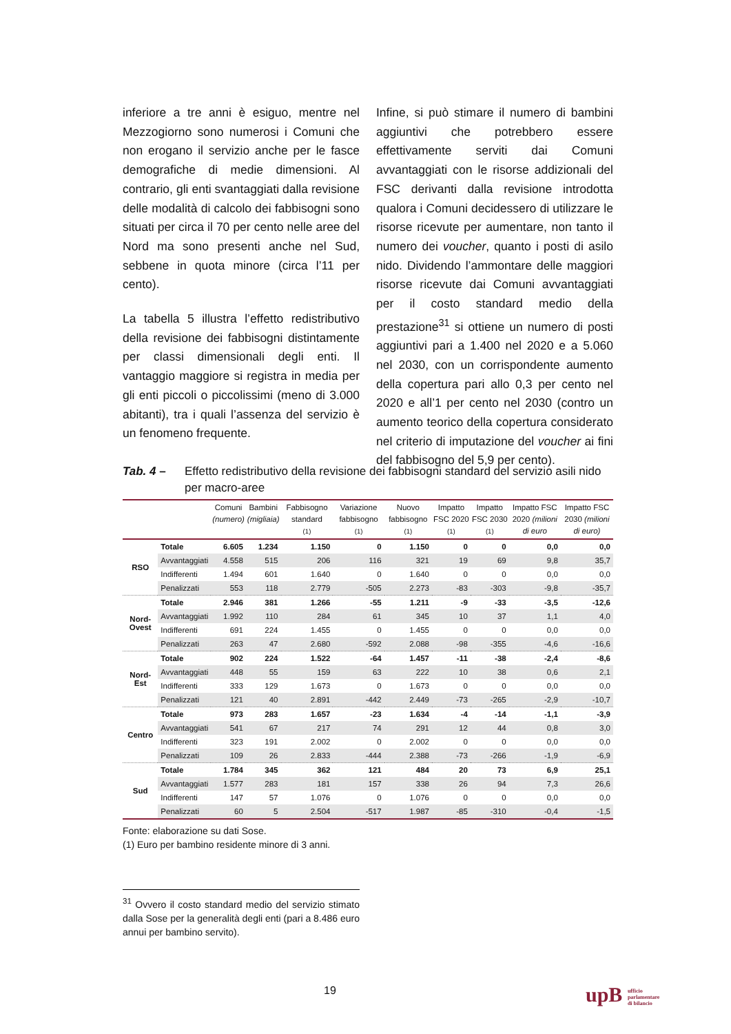inferiore a tre anni è esiguo, mentre nel Mezzogiorno sono numerosi i Comuni che non erogano il servizio anche per le fasce demografiche di medie dimensioni. Al contrario, gli enti svantaggiati dalla revisione delle modalità di calcolo dei fabbisogni sono situati per circa il 70 per cento nelle aree del Nord ma sono presenti anche nel Sud, sebbene in quota minore (circa l’11 per cento).
La tabella 5 illustra l’effetto redistributivo della revisione dei fabbisogni distintamente per classi dimensionali degli enti. Il vantaggio maggiore si registra in media per gli enti piccoli o piccolissimi (meno di 3.000 abitanti), tra i quali l’assenza del servizio è un fenomeno frequente.
Infine, si può stimare il numero di bambini aggiuntivi che potrebbero essere effettivamente serviti dai Comuni avvantaggiati con le risorse addizionali del FSC derivanti dalla revisione introdotta qualora i Comuni decidessero di utilizzare le risorse ricevute per aumentare, non tanto il numero dei voucher, quanto i posti di asilo nido. Dividendo l’ammontare delle maggiori risorse ricevute dai Comuni avvantaggiati per il costo standard medio della prestazione<sup>31</sup> si ottiene un numero di posti aggiuntivi pari a 1.400 nel 2020 e a 5.060 nel 2030, con un corrispondente aumento della copertura pari allo 0,3 per cento nel 2020 e all’1 per cento nel 2030 (contro un aumento teorico della copertura considerato nel criterio di imputazione del voucher ai fini del fabbisogno del 5,9 per cento).
Tab. 4 – Effetto redistributivo della revisione dei fabbisogni standard del servizio asili nido per macro-aree
| | | Comuni (numero) | Bambini (migliaia) | Fabbisogno standard (1) | Variazione fabbisogno (1) | Nuovo fabbisogno (1) | Impatto FSC 2020 (1) | Impatto FSC 2030 (1) | Impatto FSC 2020 (milioni di euro | Impatto FSC 2030 (milioni di euro) |
| --- | --- | --- | --- | --- | --- | --- | --- | --- | --- | --- |
| RSO | Totale | 6.605 | 1.234 | 1.150 | 0 | 1.150 | 0 | 0 | 0,0 | 0,0 |
| | Avvantaggiati | 4.558 | 515 | 206 | 116 | 321 | 19 | 69 | 9,8 | 35,7 |
| | Indifferenti | 1.494 | 601 | 1.640 | 0 | 1.640 | 0 | 0 | 0,0 | 0,0 |
| | Penalizzati | 553 | 118 | 2.779 | -505 | 2.273 | -83 | -303 | -9,8 | -35,7 |
| Nord-Ovest | Totale | 2.946 | 381 | 1.266 | -55 | 1.211 | -9 | -33 | -3,5 | -12,6 |
| | Avvantaggiati | 1.992 | 110 | 284 | 61 | 345 | 10 | 37 | 1,1 | 4,0 |
| | Indifferenti | 691 | 224 | 1.455 | 0 | 1.455 | 0 | 0 | 0,0 | 0,0 |
| | Penalizzati | 263 | 47 | 2.680 | -592 | 2.088 | -98 | -355 | -4,6 | -16,6 |
| Nord-Est | Totale | 902 | 224 | 1.522 | -64 | 1.457 | -11 | -38 | -2,4 | -8,6 |
| | Avvantaggiati | 448 | 55 | 159 | 63 | 222 | 10 | 38 | 0,6 | 2,1 |
| | Indifferenti | 333 | 129 | 1.673 | 0 | 1.673 | 0 | 0 | 0,0 | 0,0 |
| | Penalizzati | 121 | 40 | 2.891 | -442 | 2.449 | -73 | -265 | -2,9 | -10,7 |
| Centro | Totale | 973 | 283 | 1.657 | -23 | 1.634 | -4 | -14 | -1,1 | -3,9 |
| | Avvantaggiati | 541 | 67 | 217 | 74 | 291 | 12 | 44 | 0,8 | 3,0 |
| | Indifferenti | 323 | 191 | 2.002 | 0 | 2.002 | 0 | 0 | 0,0 | 0,0 |
| | Penalizzati | 109 | 26 | 2.833 | -444 | 2.388 | -73 | -266 | -1,9 | -6,9 |
| Sud | Totale | 1.784 | 345 | 362 | 121 | 484 | 20 | 73 | 6,9 | 25,1 |
| | Avvantaggiati | 1.577 | 283 | 181 | 157 | 338 | 26 | 94 | 7,3 | 26,6 |
| | Indifferenti | 147 | 57 | 1.076 | 0 | 1.076 | 0 | 0 | 0,0 | 0,0 |
| | Penalizzati | 60 | 5 | 2.504 | -517 | 1.987 | -85 | -310 | -0,4 | -1,5 |
Fonte: elaborazione su dati Sose.
(1) Euro per bambino residente minore di 3 anni.
<sup>31</sup> Ovvero il costo standard medio del servizio stimato dalla Sose per la generalità degli enti (pari a 8.486 euro annui per bambino servito).
19
upB ufficio
parlamentare
di bilancio